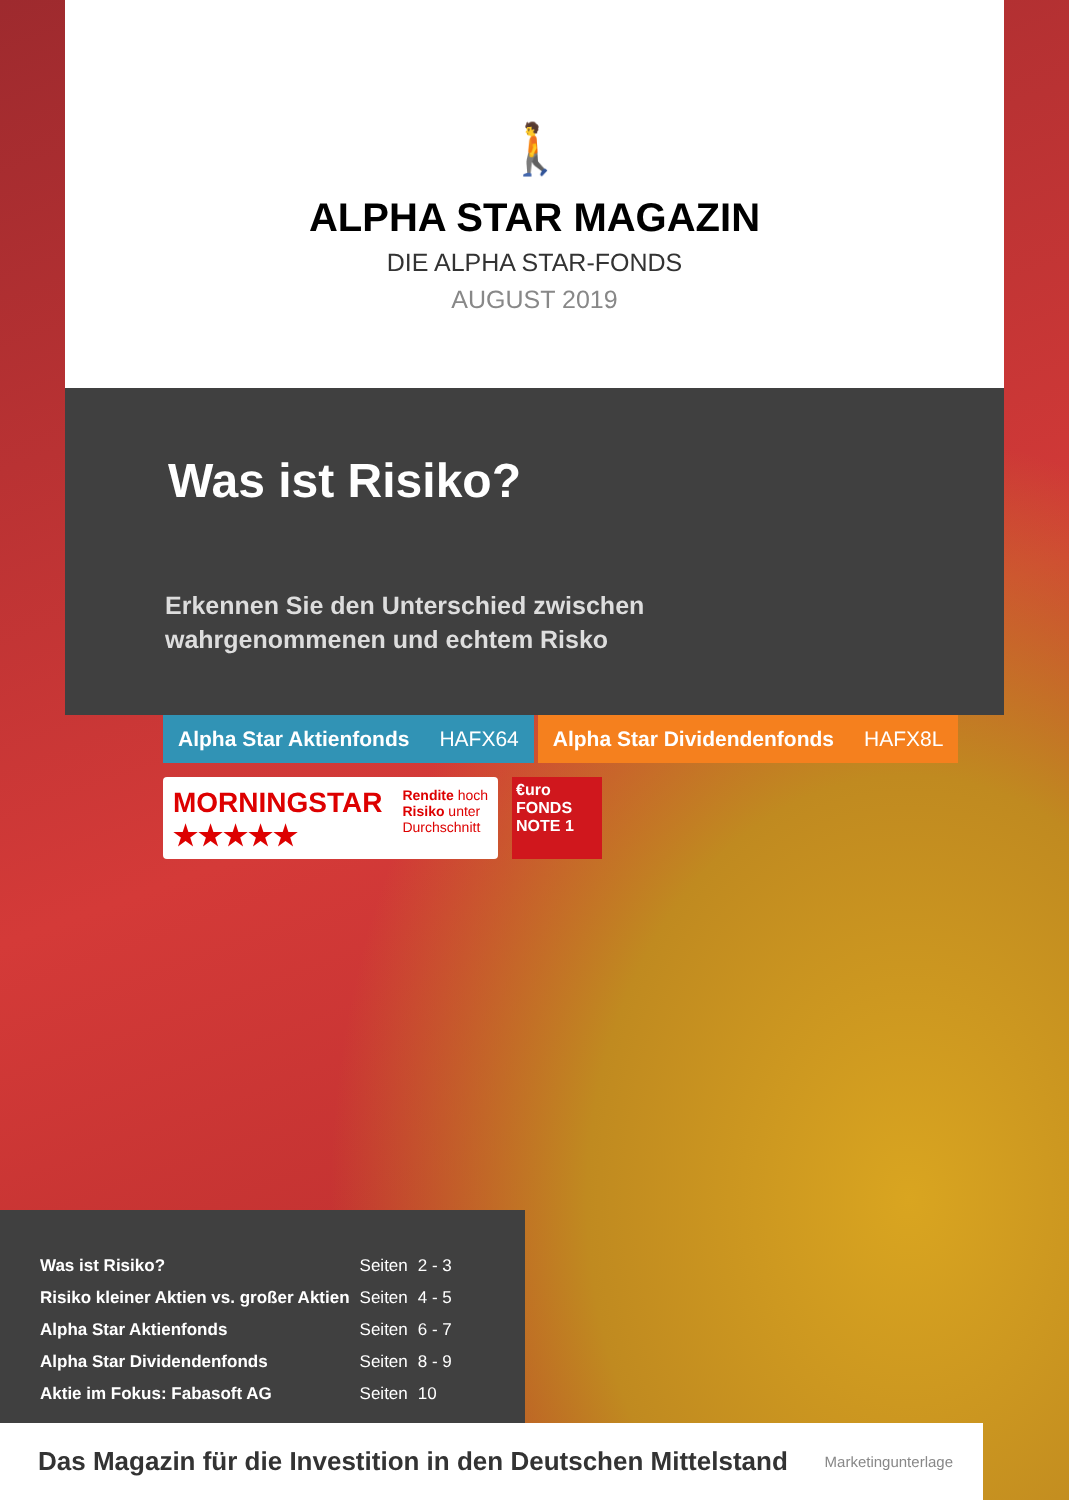🚶
ALPHA STAR MAGAZIN
DIE ALPHA STAR-FONDS
AUGUST 2019
Was ist Risiko?
Erkennen Sie den Unterschied zwischen
wahrgenommenen und echtem Risko
Alpha Star Aktienfonds HAFX64 Alpha Star Dividendenfonds HAFX8L
MORNINGSTAR
★★★★★
Rendite hoch
Risiko unter
Durchschnitt
€uro
FONDS
NOTE 1
| Was ist Risiko? | Seiten | 2 - 3 |
| Risiko kleiner Aktien vs. großer Aktien | Seiten | 4 - 5 |
| Alpha Star Aktienfonds | Seiten | 6 - 7 |
| Alpha Star Dividendenfonds | Seiten | 8 - 9 |
| Aktie im Fokus: Fabasoft AG | Seiten | 10 |
Das Magazin für die Investition in den Deutschen Mittelstand Marketingunterlage